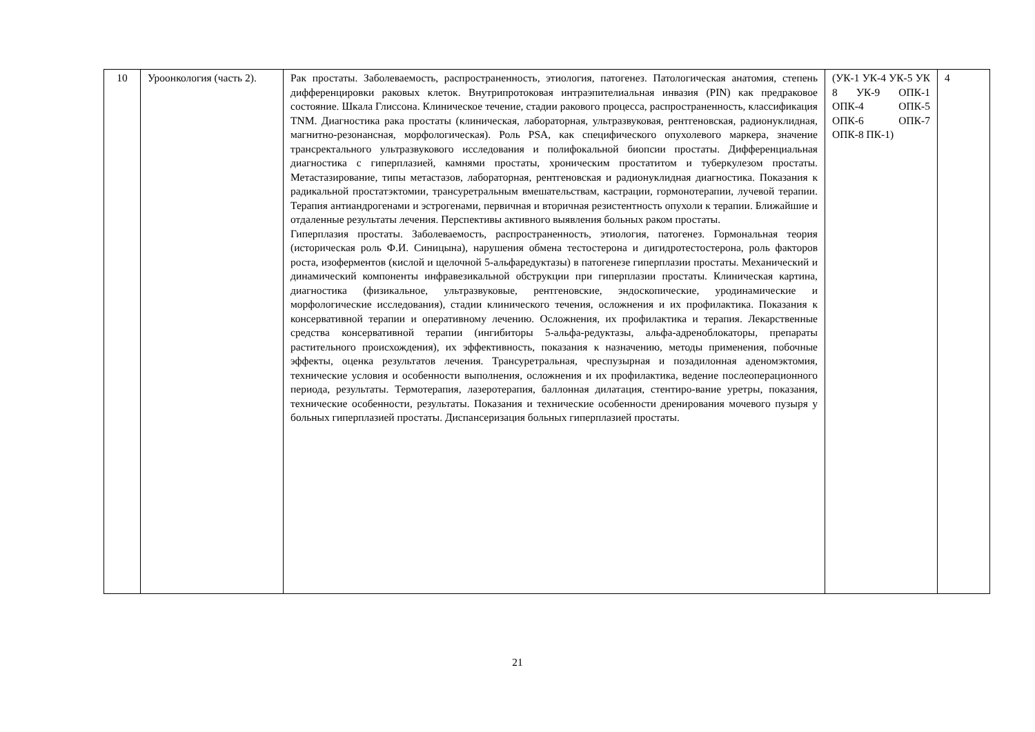| 10 | Уроонкология (часть 2). | Рак простаты. Заболеваемость, распространенность, этиология, патогенез. Патологическая анатомия, степень дифференцировки раковых клеток. Внутрипротоковая интраэпителиальная инвазия (PIN) как предраковое состояние. Шкала Глиссона. Клиническое течение, стадии ракового процесса, распространенность, классификация TNM. Диагностика рака простаты (клиническая, лабораторная, ультразвуковая, рентгеновская, радионуклидная, магнитно-резонансная, морфологическая). Роль PSA, как специфического опухолевого маркера, значение трансректального ультразвукового исследования и полифокальной биопсии простаты. Дифференциальная диагностика с гиперплазией, камнями простаты, хроническим простатитом и туберкулезом простаты. Метастазирование, типы метастазов, лабораторная, рентгеновская и радионуклидная диагностика. Показания к радикальной простатэктомии, трансуретральным вмешательствам, кастрации, гормонотерапии, лучевой терапии. Терапия антиандрогенами и эстрогенами, первичная и вторичная резистентность опухоли к терапии. Ближайшие и отдаленные результаты лечения. Перспективы активного выявления больных раком простаты. Гиперплазия простаты. Заболеваемость, распространенность, этиология, патогенез. Гормональная теория (историческая роль Ф.И. Синицына), нарушения обмена тестостерона и дигидротестостерона, роль факторов роста, изоферментов (кислой и щелочной 5-альфаредуктазы) в патогенезе гиперплазии простаты. Механический и динамический компоненты инфравезикальной обструкции при гиперплазии простаты. Клиническая картина, диагностика (физикальное, ультразвуковые, рентгеновские, эндоскопические, уродинамические и морфологические исследования), стадии клинического течения, осложнения и их профилактика. Показания к консервативной терапии и оперативному лечению. Осложнения, их профилактика и терапия. Лекарственные средства консервативной терапии (ингибиторы 5-альфа-редуктазы, альфа-адреноблокаторы, препараты растительного происхождения), их эффективность, показания к назначению, методы применения, побочные эффекты, оценка результатов лечения. Трансуретральная, чреспузырная и позадилонная аденомэктомия, технические условия и особенности выполнения, осложнения и их профилактика, ведение послеоперационного периода, результаты. Термотерапия, лазеротерапия, баллонная дилатация, стентиро-вание уретры, показания, технические особенности, результаты. Показания и технические особенности дренирования мочевого пузыря у больных гиперплазией простаты. Диспансеризация больных гиперплазией простаты. | (УК-1 УК-4 УК-5 УК 8 УК-9 ОПК-1 ОПК-4 ОПК-5 ОПК-6 ОПК-7 ОПК-8 ПК-1) | 4 |
21